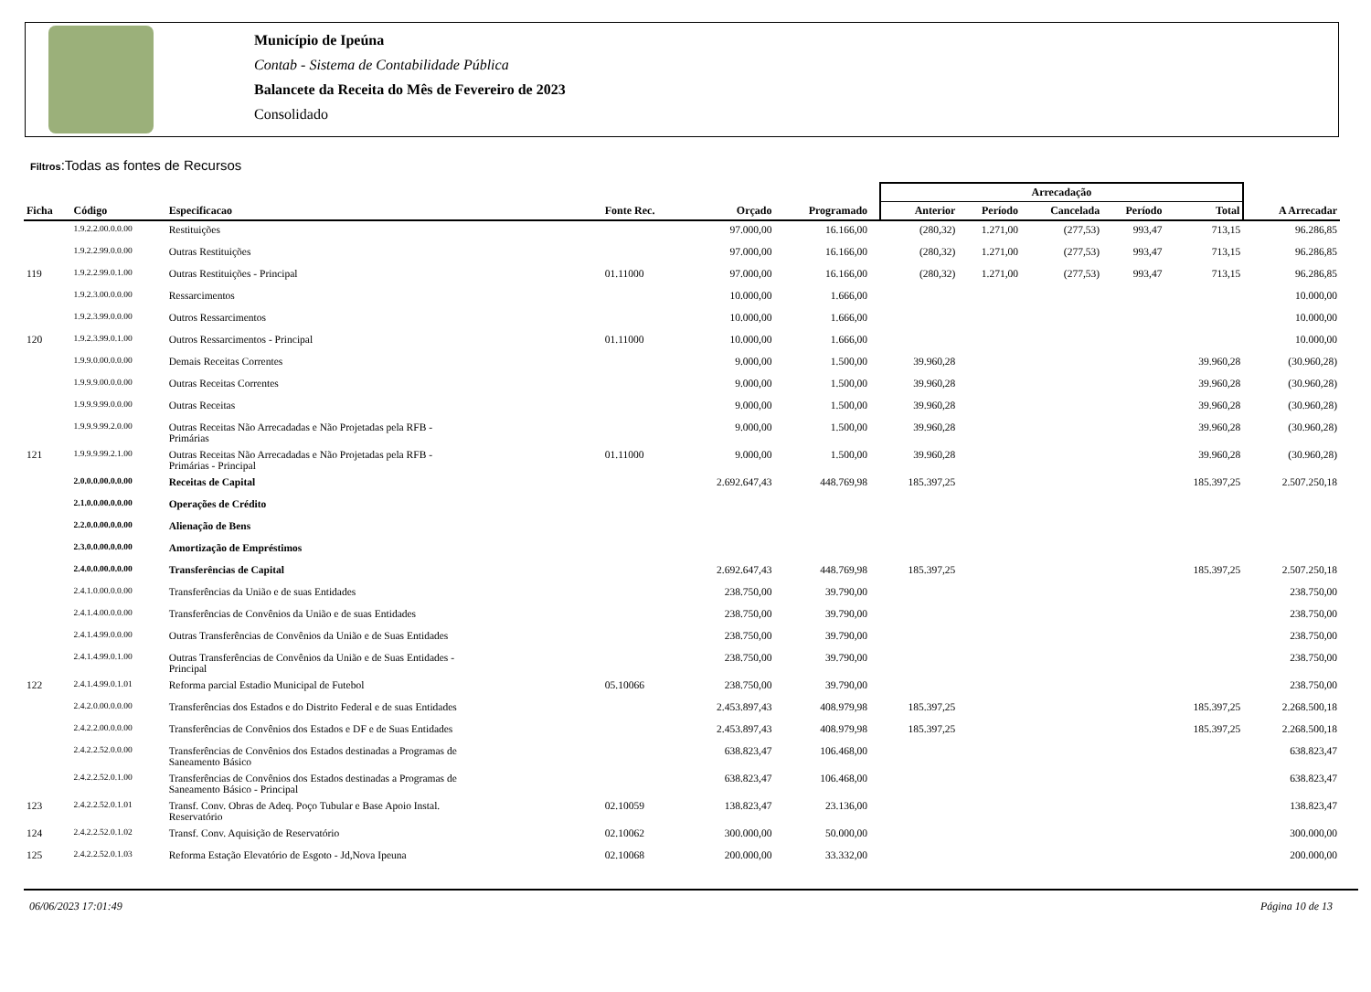Município de Ipeúna
Contab - Sistema de Contabilidade Pública
Balancete da Receita do Mês de Fevereiro de 2023
Consolidado
Filtros:Todas as fontes de Recursos
| | | | | | | | Arrecadação | | | | | |
| --- | --- | --- | --- | --- | --- | --- | --- | --- | --- | --- | --- | --- |
| Ficha | Código | Especificacao | Fonte Rec. | Orçado | Programado | | Anterior | Período | Cancelada | Período | Total | A Arrecadar |
| | 1.9.2.2.00.0.0.00 | Restituições | | 97.000,00 | 16.166,00 | | (280,32) | 1.271,00 | (277,53) | 993,47 | 713,15 | 96.286,85 |
| | 1.9.2.2.99.0.0.00 | Outras Restituições | | 97.000,00 | 16.166,00 | | (280,32) | 1.271,00 | (277,53) | 993,47 | 713,15 | 96.286,85 |
| 119 | 1.9.2.2.99.0.1.00 | Outras Restituições - Principal | 01.11000 | 97.000,00 | 16.166,00 | | (280,32) | 1.271,00 | (277,53) | 993,47 | 713,15 | 96.286,85 |
| | 1.9.2.3.00.0.0.00 | Ressarcimentos | | 10.000,00 | 1.666,00 | | | | | | | 10.000,00 |
| | 1.9.2.3.99.0.0.00 | Outros Ressarcimentos | | 10.000,00 | 1.666,00 | | | | | | | 10.000,00 |
| 120 | 1.9.2.3.99.0.1.00 | Outros Ressarcimentos - Principal | 01.11000 | 10.000,00 | 1.666,00 | | | | | | | 10.000,00 |
| | 1.9.9.0.00.0.0.00 | Demais Receitas Correntes | | 9.000,00 | 1.500,00 | | 39.960,28 | | | | 39.960,28 | (30.960,28) |
| | 1.9.9.9.00.0.0.00 | Outras Receitas Correntes | | 9.000,00 | 1.500,00 | | 39.960,28 | | | | 39.960,28 | (30.960,28) |
| | 1.9.9.9.99.0.0.00 | Outras Receitas | | 9.000,00 | 1.500,00 | | 39.960,28 | | | | 39.960,28 | (30.960,28) |
| | 1.9.9.9.99.2.0.00 | Outras Receitas Não Arrecadadas e Não Projetadas pela RFB - Primárias | | 9.000,00 | 1.500,00 | | 39.960,28 | | | | 39.960,28 | (30.960,28) |
| 121 | 1.9.9.9.99.2.1.00 | Outras Receitas Não Arrecadadas e Não Projetadas pela RFB - Primárias - Principal | 01.11000 | 9.000,00 | 1.500,00 | | 39.960,28 | | | | 39.960,28 | (30.960,28) |
| | 2.0.0.0.00.0.0.00 | Receitas de Capital | | 2.692.647,43 | 448.769,98 | | 185.397,25 | | | | 185.397,25 | 2.507.250,18 |
| | 2.1.0.0.00.0.0.00 | Operações de Crédito | | | | | | | | | | |
| | 2.2.0.0.00.0.0.00 | Alienação de Bens | | | | | | | | | | |
| | 2.3.0.0.00.0.0.00 | Amortização de Empréstimos | | | | | | | | | | |
| | 2.4.0.0.00.0.0.00 | Transferências de Capital | | 2.692.647,43 | 448.769,98 | | 185.397,25 | | | | 185.397,25 | 2.507.250,18 |
| | 2.4.1.0.00.0.0.00 | Transferências da União e de suas Entidades | | 238.750,00 | 39.790,00 | | | | | | | 238.750,00 |
| | 2.4.1.4.00.0.0.00 | Transferências de Convênios da União e de suas Entidades | | 238.750,00 | 39.790,00 | | | | | | | 238.750,00 |
| | 2.4.1.4.99.0.0.00 | Outras Transferências de Convênios da União e de Suas Entidades | | 238.750,00 | 39.790,00 | | | | | | | 238.750,00 |
| | 2.4.1.4.99.0.1.00 | Outras Transferências de Convênios da União e de Suas Entidades - Principal | | 238.750,00 | 39.790,00 | | | | | | | 238.750,00 |
| 122 | 2.4.1.4.99.0.1.01 | Reforma parcial Estadio Municipal de Futebol | 05.10066 | 238.750,00 | 39.790,00 | | | | | | | 238.750,00 |
| | 2.4.2.0.00.0.0.00 | Transferências dos Estados e do Distrito Federal e de suas Entidades | | 2.453.897,43 | 408.979,98 | | 185.397,25 | | | | 185.397,25 | 2.268.500,18 |
| | 2.4.2.2.00.0.0.00 | Transferências de Convênios dos Estados e DF e de Suas Entidades | | 2.453.897,43 | 408.979,98 | | 185.397,25 | | | | 185.397,25 | 2.268.500,18 |
| | 2.4.2.2.52.0.0.00 | Transferências de Convênios dos Estados destinadas a Programas de Saneamento Básico | | 638.823,47 | 106.468,00 | | | | | | | 638.823,47 |
| | 2.4.2.2.52.0.1.00 | Transferências de Convênios dos Estados destinadas a Programas de Saneamento Básico - Principal | | 638.823,47 | 106.468,00 | | | | | | | 638.823,47 |
| 123 | 2.4.2.2.52.0.1.01 | Transf. Conv. Obras de Adeq. Poço Tubular e Base Apoio Instal. Reservatório | 02.10059 | 138.823,47 | 23.136,00 | | | | | | | 138.823,47 |
| 124 | 2.4.2.2.52.0.1.02 | Transf. Conv. Aquisição de Reservatório | 02.10062 | 300.000,00 | 50.000,00 | | | | | | | 300.000,00 |
| 125 | 2.4.2.2.52.0.1.03 | Reforma Estação Elevatório de Esgoto - Jd,Nova Ipeuna | 02.10068 | 200.000,00 | 33.332,00 | | | | | | | 200.000,00 |
06/06/2023 17:01:49 Página 10 de 13